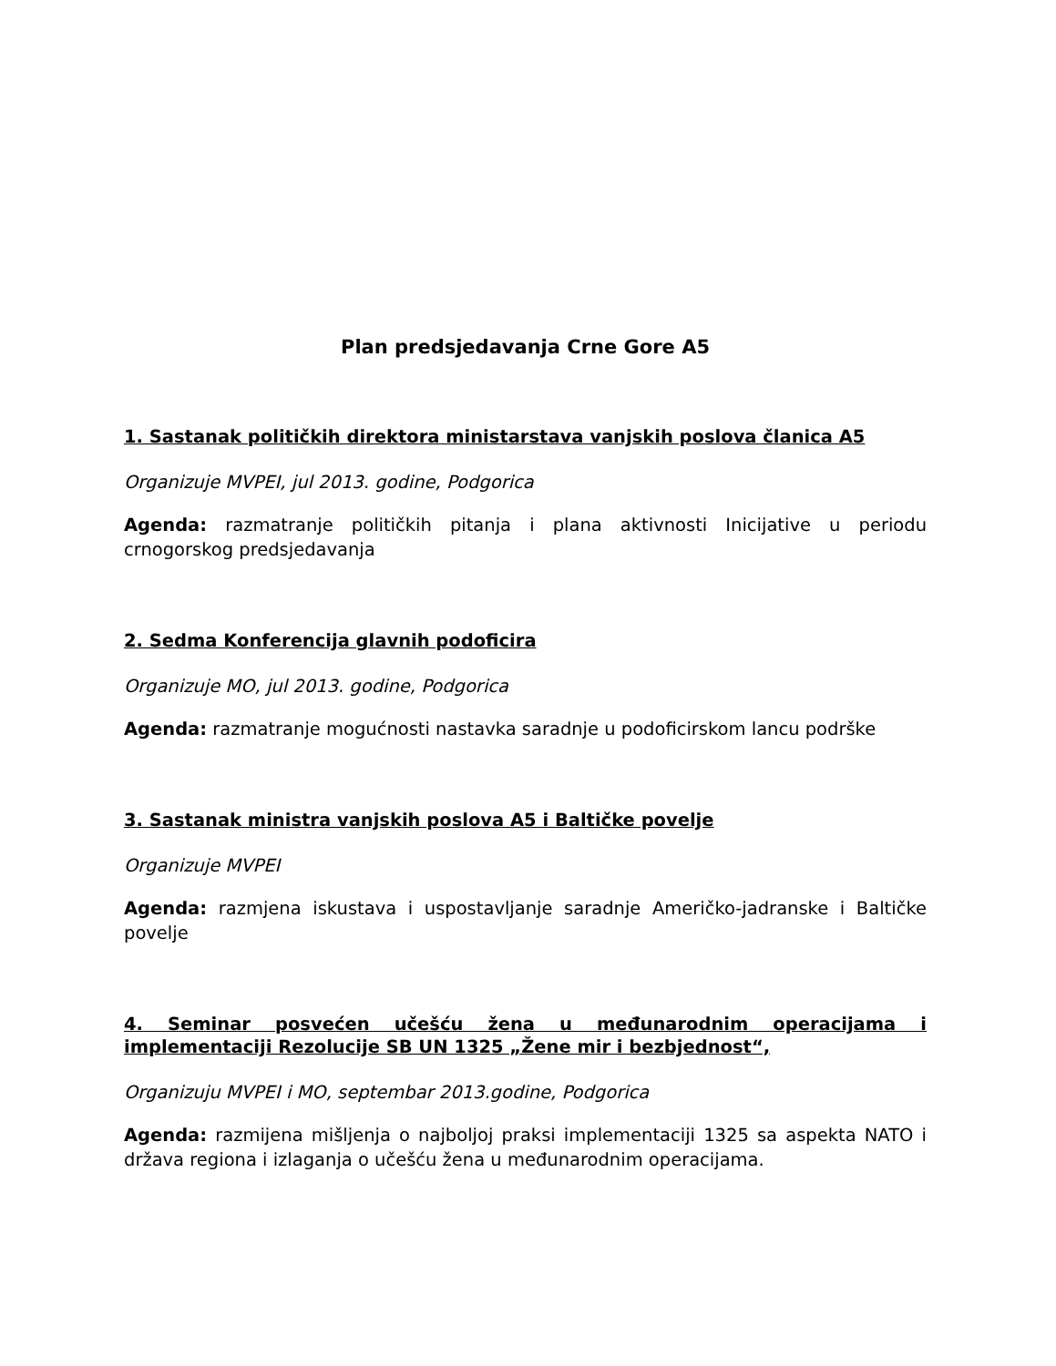Plan predsjedavanja Crne Gore A5
1. Sastanak političkih direktora ministarstava vanjskih poslova članica A5
Organizuje MVPEI, jul 2013. godine, Podgorica
Agenda: razmatranje političkih pitanja i plana aktivnosti Inicijative u periodu crnogorskog predsjedavanja
2. Sedma Konferencija glavnih podoficira
Organizuje MO, jul 2013. godine, Podgorica
Agenda: razmatranje mogućnosti nastavka saradnje u podoficirskom lancu podrške
3. Sastanak ministra vanjskih poslova A5 i Baltičke povelje
Organizuje MVPEI
Agenda: razmjena iskustava i uspostavljanje saradnje Američko-jadranske i Baltičke povelje
4. Seminar posvećen učešću žena u međunarodnim operacijama i implementaciji Rezolucije SB UN 1325 „Žene mir i bezbjednost“,
Organizuju MVPEI i MO, septembar 2013.godine, Podgorica
Agenda: razmijena mišljenja o najboljoj praksi implementaciji 1325 sa aspekta NATO i država regiona i izlaganja o učešću žena u međunarodnim operacijama.